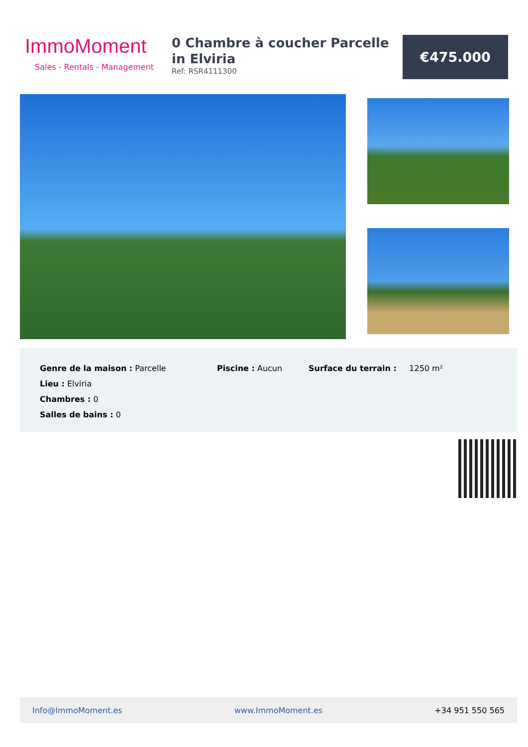ImmoMoment
Sales - Rentals - Management
0 Chambre à coucher Parcelle in Elviria
Ref: RSR4111300
€475.000
| Genre de la maison : Parcelle | Piscine : Aucun | Surface du terrain : 1250 m² |
| Lieu : Elviria | | |
| Chambres : 0 | | |
| Salles de bains : 0 | | |
Info@ImmoMoment.es www.ImmoMoment.es +34 951 550 565